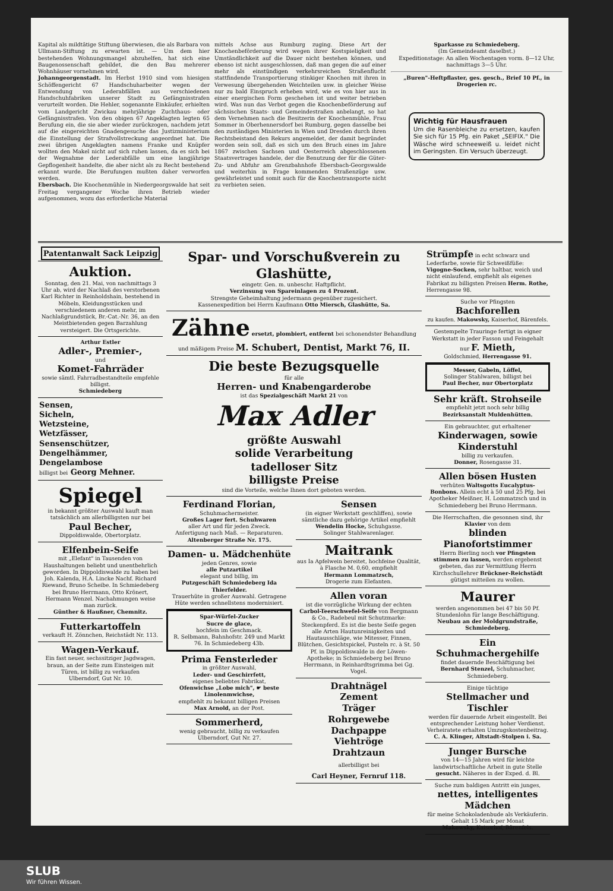Kapital als mildtätige Stiftung überwiesen, die als Barbara von Ullmann-Stiftung zu erwarten ist. — Um dem hier bestehenden Wohnungsmangel abzuhelfen, hat sich eine Baugenossenschaft gebildet, die den Bau mehrerer Wohnhäuser vornehmen wird.
Johanngeorgenstadt. Im Herbst 1910 sind vom hiesigen Schöffengericht 67 Handschuharbeiter wegen der Entwendung von Lederabfällen aus verschiedenen Handschuhfabriken unserer Stadt zu Gefängnisstrafen verurteilt worden. Die Hehler, sogenannte Einkäufer, erhielten vom Landgericht Zwickau mehrjährige Zuchthaus- oder Gefängnisstrafen. Von den obigen 67 Angeklagten legten 65 Berufung ein, die sie aber wieder zurückzogen, nachdem jetzt auf die eingereichten Gnadengesuche das Justizministerium die Einstellung der Strafvollstreckung angeordnet hat. Die zwei übrigen Angeklagten namens Franke und Knüpfer wollten den Makel nicht auf sich ruhen lassen, da es sich bei der Wegnahme der Lederabfälle um eine langjährige Gepflogenheit handelte, die aber nicht als zu Recht bestehend erkannt wurde. Die Berufungen mußten daher verworfen werden.
Ebersbach. Die Knochenmühle in Niedergeorgswalde hat seit Freitag vergangener Woche ihren Betrieb wieder aufgenommen, wozu das erforderliche Material
mittels Achse aus Rumburg zuging. Diese Art der Knochenbeförderung wird wegen ihrer Kostspieligkeit und Umständlichkeit auf die Dauer nicht bestehen können, und ebenso ist nicht ausgeschlossen, daß man gegen die auf einer mehr als einstündigen verkehrsreichen Straßenflucht stattfindende Transportierung stinkiger Knochen mit ihren in Verwesung übergehenden Weichteilen usw. in gleicher Weise nur zu bald Einspruch erheben wird, wie es von hier aus in einer energischen Form geschehen ist und weiter betrieben wird. Was nun das Verbot gegen die Knochenbeförderung auf sächsischen Staats- und Gemeindestraßen anbelangt, so hat dem Vernehmen nach die Besitzerin der Knochenmühle, Frau Sommer in Oberhennersdorf bei Rumburg, gegen dasselbe bei den zuständigen Ministerien in Wien und Dresden durch ihren Rechtsbeistand den Rekurs angemeldet, der damit begründet worden sein soll, daß es sich um den Bruch eines im Jahre 1867 zwischen Sachsen und Oesterreich abgeschlossenen Staatsvertrages handele, der die Benutzung der für die Güter-Zu- und Abfuhr am Grenzbahnhofe Ebersbach-Georgswalde und weiterhin in Frage kommenden Straßenzüge usw. gewährleistet und somit auch für die Knochentransporte nicht zu verbieten seien.
Sparkasse zu Schmiedeberg.
(Im Gemeindeamt daselbst.)
Expeditionstage: An allen Wochentagen vorm. 8—12 Uhr, nachmittags 3—5 Uhr.
„Buren"-Heftpflaster, ges. gesch., Brief 10 Pf., in Drogerien rc.
Wichtig für Hausfrauen
Um die Rasenbleiche zu ersetzen, kaufen Sie sich für 15 Pfg. ein Paket „SEIFIX." Die Wäsche wird schneeweiß u. leidet nicht im Geringsten. Ein Versuch überzeugt.
Patentanwalt Sack Leipzig
Auktion.
Sonntag, den 21. Mai, von nachmittags 3 Uhr ab, wird der Nachlaß des verstorbenen Karl Richter in Reinholdshain, bestehend in Möbeln, Kleidungsstücken und verschiedenem anderen mehr, im Nachlaßgrundstück, Br.-Cat.-Nr. 36, an den Meistbietenden gegen Barzahlung versteigert. Die Ortsgerichte.
Arthur Estler
Adler-, Premier-,
und
Komet-Fahrräder
sowie sämtl. Fahrradbestandteile empfehle billigst.
Schmiedeberg
Sensen,
Sicheln,
Wetzsteine,
Wetzfässer,
Sensenschützer,
Dengelhämmer,
Dengelambose
billigst bei Georg Mehner.
Spiegel
in bekannt größter Auswahl kauft man tatsächlich am allerbilligsten nur bei
Paul Becher,
Dippoldiswalde, Obertorplatz.
Elfenbein-Seife
mit „Elefant" in Tausenden von Haushaltungen beliebt und unentbehrlich geworden. In Dippoldiswalde zu haben bei Joh. Kalenda, H.A. Lincke Nachf. Richard Riewand, Bruno Scheibe. In Schmiedeberg bei Bruno Herrmann, Otto Krönert, Hermann Wenzel. Nachahmungen weise man zurück.
Günther & Haußner, Chemnitz.
Futterkartoffeln
verkauft H. Zönnchen, Reichstädt Nr. 113.
Wagen-Verkauf.
Ein fast neuer, sechssitziger Jagdwagen, braun, an der Seite zum Einsteigen mit Türen, ist billig zu verkaufen
Ulberndorf, Gut Nr. 10.
Spar- und Vorschußverein zu Glashütte,
eingetr. Gen. m. unbeschr. Haftpflicht.
Verzinsung von Spareinlagen zu 4 Prozent.
Strengste Geheimhaltung jedermann gegenüber zugesichert.
Kassenexpedition bei Herrn Kaufmann Otto Miersch, Glashütte, Sa.
Zähne ersetzt, plombiert, entfernt bei schonendster Behandlung und mäßigem Preise M. Schubert, Dentist, Markt 76, II.
Die beste Bezugsquelle
für alle
Herren- und Knabengarderobe
ist das Spezialgeschäft Markt 21 von
Max Adler
größte Auswahl
solide Verarbeitung
tadelloser Sitz
billigste Preise
sind die Vorteile, welche Ihnen dort geboten werden.
Ferdinand Florian,
Schuhmachermeister.
Großes Lager fert. Schuhwaren
aller Art und für jeden Zweck.
Anfertigung nach Maß. — Reparaturen.
Altenberger Straße Nr. 175.
Damen- u. Mädchenhüte
jeden Genres, sowie
alle Putzartikel
elegant und billig, im
Putzgeschäft Schmiedeberg Ida Thierfelder.
Trauerhüte in großer Auswahl. Getragene Hüte werden schnellstens modernisiert.
Spar-Würfel-Zucker
Sucre de glace,
hochfein im Geschmack.
R. Selbmann, Bahnhofstr. 249 und Markt 76. In Schmiedeberg 43b.
Prima Fensterleder
in größter Auswahl,
Leder- und Geschirrfett,
eigenes beliebtes Fabrikat,
Ofenwichse „Lobe mich", ☛ beste Linolenmwichse,
empfiehlt zu bekannt billigen Preisen
Max Arnold, an der Post.
Sommerherd,
wenig gebraucht, billig zu verkaufen
Ulberndorf, Gut Nr. 27.
Sensen
(in eigner Werkstatt geschliffen), sowie sämtliche dazu gehörige Artikel empfiehlt
Wendelin Hocke, Schuhgasse.
Solinger Stahlwarenlager.
Maitrank
aus Ia Apfelwein bereitet, hochfeine Qualität, à Flasche M. 0,60, empfiehlt
Hermann Lommatzsch,
Drogerie zum Elefanten.
Allen voran
ist die vorzügliche Wirkung der echten Carbol-Teerschwefel-Seife von Bergmann & Co., Radebeul mit Schutzmarke: Steckenpferd. Es ist die beste Seife gegen alle Arten Hautunreinigkeiten und Hautausschläge, wie Mitesser, Finnen, Blütchen, Gesichtspickel, Pusteln rc. à St. 50 Pf. in Dippoldiswalde in der Löwen-Apotheke; in Schmiedeberg bei Bruno Herrmann, in Reinhardtsgrimma bei Gg. Vogel.
Drahtnägel
Zement
Träger
Rohrgewebe
Dachpappe
Viehtröge
Drahtzaun
allerbilligst bei
Carl Heyner, Fernruf 118.
Strümpfe in echt schwarz und Lederfarbe, sowie für Schweißfüße: Vigogne-Socken, sehr haltbar, weich und nicht einlaufend, empfiehlt als eigenes Fabrikat zu billigsten Preisen Herm. Rothe, Herrengasse 98.
Suche vor Pfingsten
Bachforellen
zu kaufen. Makowsky, Kaiserhof, Bärenfels.
Gestempelte Trauringe fertigt in eigner Werkstatt in jeder Fasson und Feingehalt nur F. Mieth,
Goldschmied, Herrengasse 91.
Messer, Gabeln, Löffel,
Solinger Stahlwaren, billigst bei
Paul Becher, nur Obertorplatz
Sehr kräft. Strohseile
empfiehlt jetzt noch sehr billig
Bezirksanstalt Muldenhütten.
Ein gebrauchter, gut erhaltener
Kinderwagen, sowie Kinderstuhl
billig zu verkaufen.
Donner, Rosengasse 31.
Allen bösen Husten
verhüten Waltsgotts Eucalyptus-Bonbons. Allein echt à 50 und 25 Pfg. bei Apotheker Meißner, H. Lommatzsch und in Schmiedeberg bei Bruno Herrmann.
Die Herrschaften, die gesonnen sind, ihr Klavier von dem
blinden Pianofortstimmer
Herrn Bierling noch vor Pfingsten stimmen zu lassen, werden ergebenst gebeten, das zur Vermittlung Herrn Kirchschullehrer Brückner-Reichstädt gütigst mitteilen zu wollen.
Maurer
werden angenommen bei 47 bis 50 Pf. Stundenlohn für lange Beschäftigung.
Neubau an der Moldgrundstraße, Schmiedeberg.
Ein Schuhmachergehilfe
findet dauernde Beschäftigung bei
Bernhard Stenzel, Schuhmacher, Schmiedeberg.
Einige tüchtige
Stellmacher und Tischler
werden für dauernde Arbeit eingestellt. Bei entsprechender Leistung hoher Verdienst. Verheiratete erhalten Umzugskostenbeitrag.
C. A. Klinger, Altstadt-Stolpen i. Sa.
Junger Bursche
von 14—15 Jahren wird für leichte landwirtschaftliche Arbeit in gute Stelle gesucht. Näheres in der Exped. d. Bl.
Suche zum baldigen Antritt ein junges,
nettes, intelligentes Mädchen
für meine Schokoladenbude als Verkäuferin. Gehalt 15 Mark per Monat
Makowsky, Kaiserhof, Bärenfels.
SLUB
Wir führen Wissen.